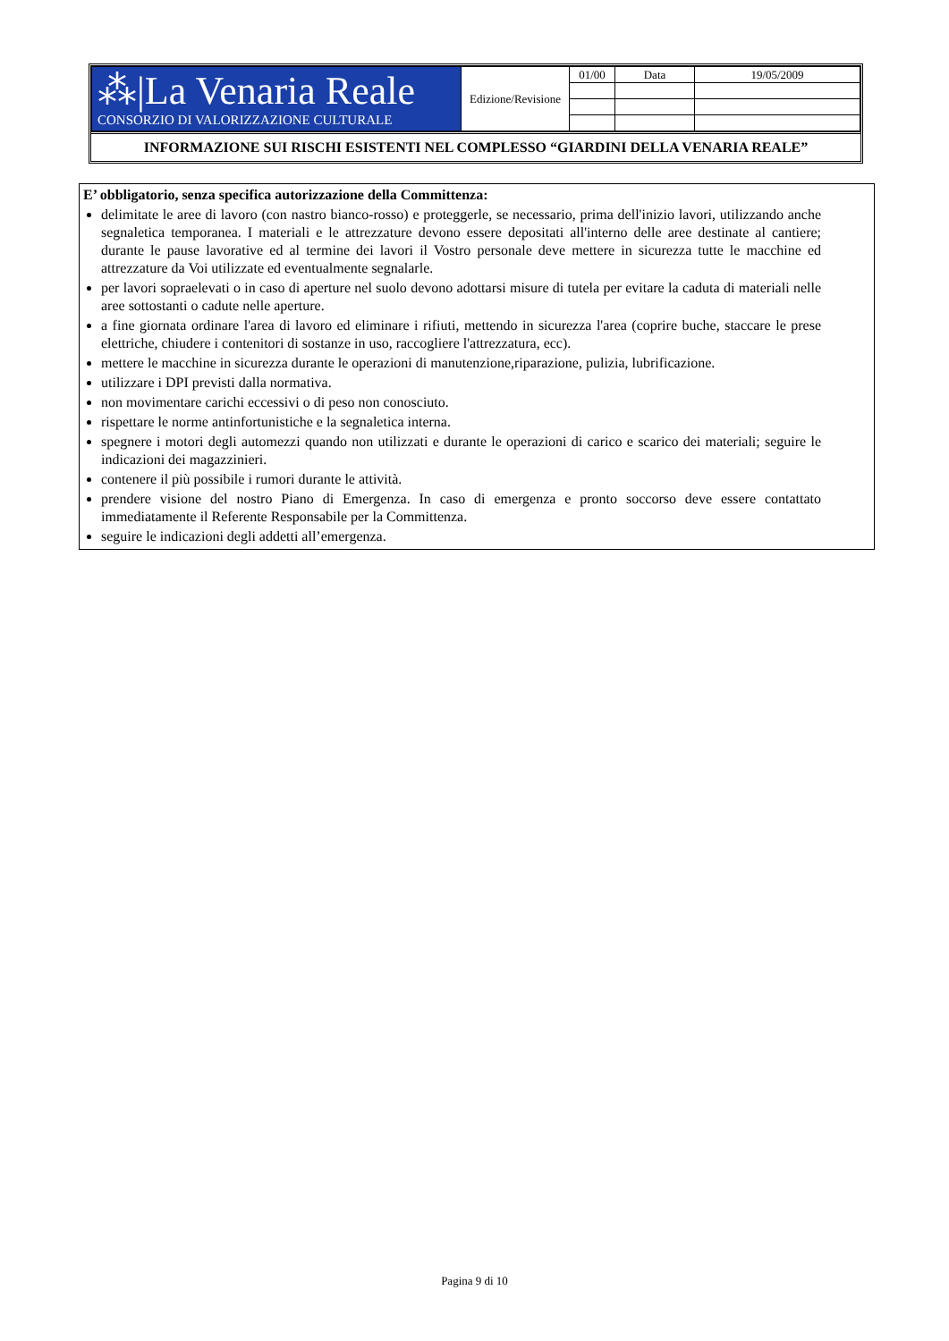| ⁂/La Venaria Reale CONSORZIO DI VALORIZZAZIONE CULTURALE | Edizione/Revisione | 01/00 | Data | 19/05/2009 |
INFORMAZIONE SUI RISCHI ESISTENTI NEL COMPLESSO “GIARDINI DELLA VENARIA REALE”
E’ obbligatorio, senza specifica autorizzazione della Committenza:
delimitate le aree di lavoro (con nastro bianco-rosso) e proteggerle, se necessario, prima dell'inizio lavori, utilizzando anche segnaletica temporanea. I materiali e le attrezzature devono essere depositati all'interno delle aree destinate al cantiere; durante le pause lavorative ed al termine dei lavori il Vostro personale deve mettere in sicurezza tutte le macchine ed attrezzature da Voi utilizzate ed eventualmente segnalarle.
per lavori sopraelevati o in caso di aperture nel suolo devono adottarsi misure di tutela per evitare la caduta di materiali nelle aree sottostanti o cadute nelle aperture.
a fine giornata ordinare l'area di lavoro ed eliminare i rifiuti, mettendo in sicurezza l'area (coprire buche, staccare le prese elettriche, chiudere i contenitori di sostanze in uso, raccogliere l'attrezzatura, ecc).
mettere le macchine in sicurezza durante le operazioni di manutenzione,riparazione, pulizia, lubrificazione.
utilizzare i DPI previsti dalla normativa.
non movimentare carichi eccessivi o di peso non conosciuto.
rispettare le norme antinfortunistiche e la segnaletica interna.
spegnere i motori degli automezzi quando non utilizzati e durante le operazioni di carico e scarico dei materiali; seguire le indicazioni dei magazzinieri.
contenere il più possibile i rumori durante le attività.
prendere visione del nostro Piano di Emergenza. In caso di emergenza e pronto soccorso deve essere contattato immediatamente il Referente Responsabile per la Committenza.
seguire le indicazioni degli addetti all’emergenza.
Pagina 9 di 10